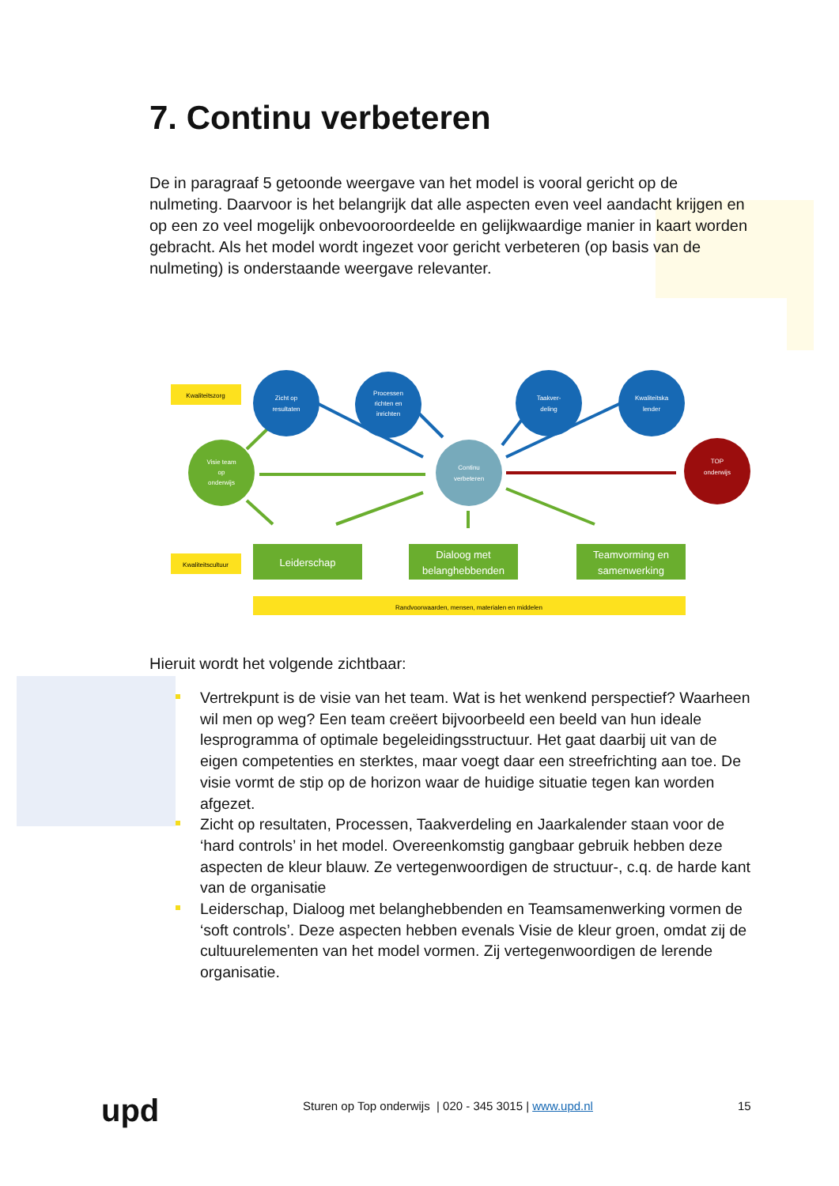7. Continu verbeteren
De in paragraaf 5 getoonde weergave van het model is vooral gericht op de nulmeting. Daarvoor is het belangrijk dat alle aspecten even veel aandacht krijgen en op een zo veel mogelijk onbevooroordeelde en gelijkwaardige manier in kaart worden gebracht. Als het model wordt ingezet voor gericht verbeteren (op basis van de nulmeting) is onderstaande weergave relevanter.
Kwaliteitszorg
Kwaliteitscultuur
Zicht op
resultaten
Processen
richten en
inrichten
Taakver-
deling
Kwaliteitska
lender
Visie team
op
onderwijs
Continu
verbeteren
TOP
onderwijs
Leiderschap
Dialoog met
belanghebbenden
Teamvorming en
samenwerking
Randvoorwaarden, mensen, materialen en middelen
Hieruit wordt het volgende zichtbaar:
Vertrekpunt is de visie van het team. Wat is het wenkend perspectief? Waarheen wil men op weg? Een team creëert bijvoorbeeld een beeld van hun ideale lesprogramma of optimale begeleidingsstructuur. Het gaat daarbij uit van de eigen competenties en sterktes, maar voegt daar een streefrichting aan toe. De visie vormt de stip op de horizon waar de huidige situatie tegen kan worden afgezet.
Zicht op resultaten, Processen, Taakverdeling en Jaarkalender staan voor de ‘hard controls’ in het model. Overeenkomstig gangbaar gebruik hebben deze aspecten de kleur blauw. Ze vertegenwoordigen de structuur-, c.q. de harde kant van de organisatie
Leiderschap, Dialoog met belanghebbenden en Teamsamenwerking vormen de ‘soft controls’. Deze aspecten hebben evenals Visie de kleur groen, omdat zij de cultuurelementen van het model vormen. Zij vertegenwoordigen de lerende organisatie.
upd Sturen op Top onderwijs | 020 - 345 3015 | www.upd.nl 15